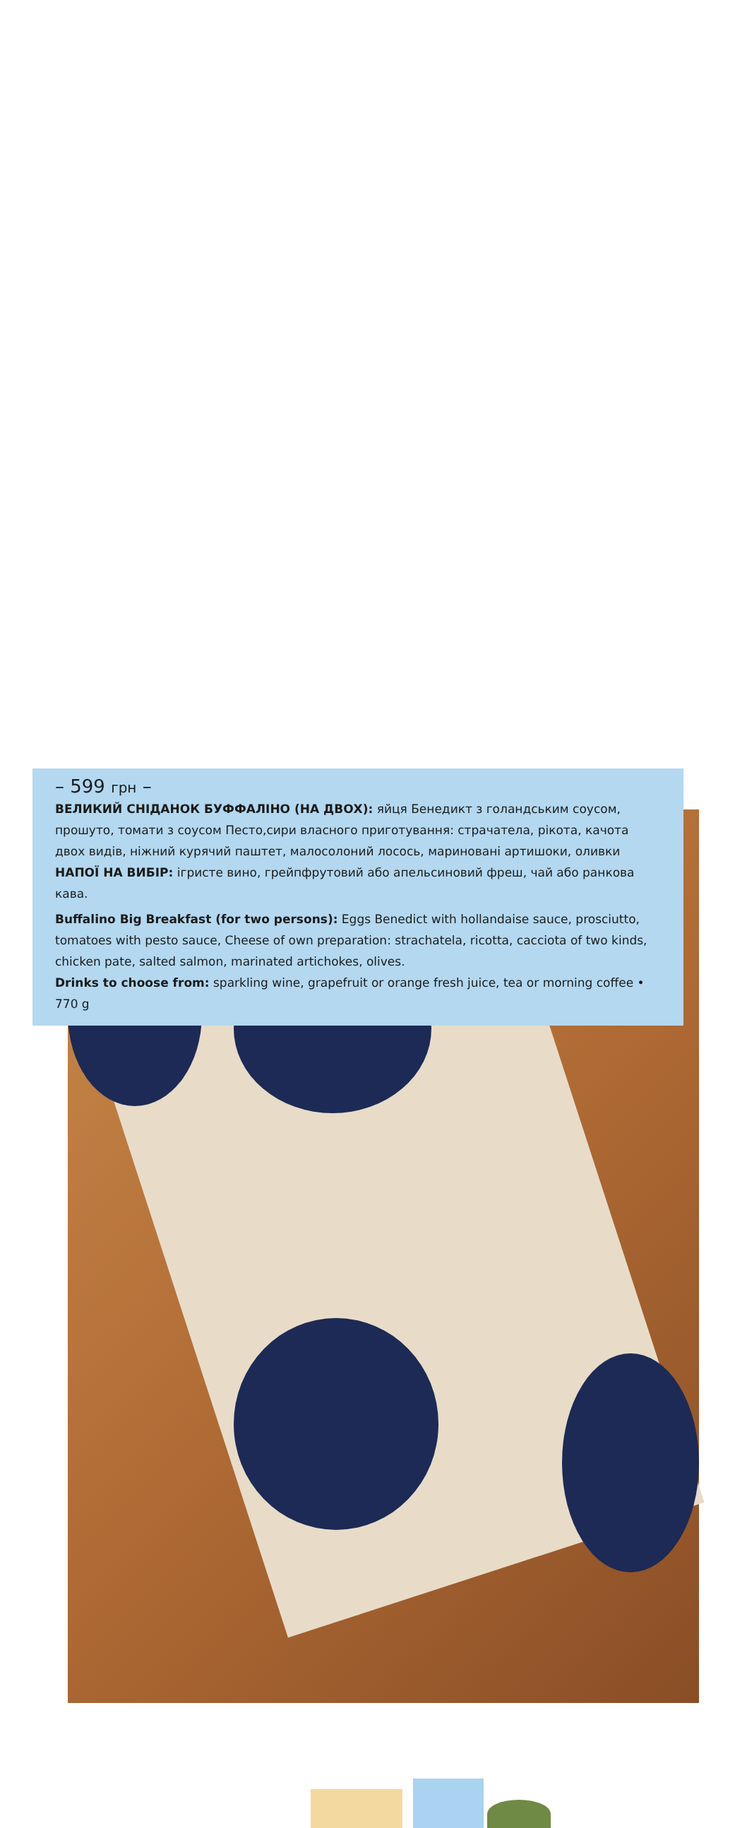– 599 грн –
ВЕЛИКИЙ СНІДАНОК БУФФАЛІНО (НА ДВОХ): яйця Бенедикт з голандським соусом, прошуто, томати з соусом Песто,сири власного приготування: страчатела, рікота, качота двох видів, ніжний курячий паштет, малосолоний лосось, мариновані артишоки, оливки
НАПОЇ НА ВИБІР: ігристе вино, грейпфрутовий або апельсиновий фреш, чай або ранкова кава.
Buffalino Big Breakfast (for two persons): Eggs Benedict with hollandaise sauce, prosciutto, tomatoes with pesto sauce, Cheese of own preparation: strachatela, ricotta, cacciota of two kinds, chicken pate, salted salmon, marinated artichokes, olives.
Drinks to choose from: sparkling wine, grapefruit or orange fresh juice, tea or morning coffee • 770 g